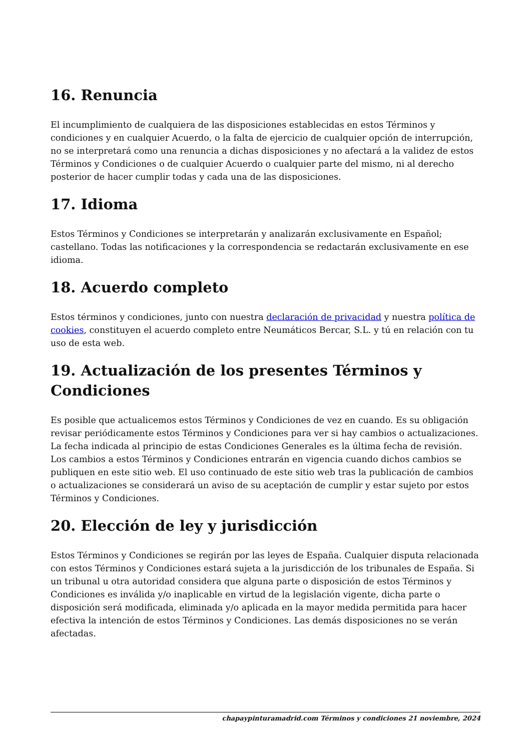16. Renuncia
El incumplimiento de cualquiera de las disposiciones establecidas en estos Términos y condiciones y en cualquier Acuerdo, o la falta de ejercicio de cualquier opción de interrupción, no se interpretará como una renuncia a dichas disposiciones y no afectará a la validez de estos Términos y Condiciones o de cualquier Acuerdo o cualquier parte del mismo, ni al derecho posterior de hacer cumplir todas y cada una de las disposiciones.
17. Idioma
Estos Términos y Condiciones se interpretarán y analizarán exclusivamente en Español; castellano. Todas las notificaciones y la correspondencia se redactarán exclusivamente en ese idioma.
18. Acuerdo completo
Estos términos y condiciones, junto con nuestra declaración de privacidad y nuestra política de cookies, constituyen el acuerdo completo entre Neumáticos Bercar, S.L. y tú en relación con tu uso de esta web.
19. Actualización de los presentes Términos y Condiciones
Es posible que actualicemos estos Términos y Condiciones de vez en cuando. Es su obligación revisar periódicamente estos Términos y Condiciones para ver si hay cambios o actualizaciones. La fecha indicada al principio de estas Condiciones Generales es la última fecha de revisión. Los cambios a estos Términos y Condiciones entrarán en vigencia cuando dichos cambios se publiquen en este sitio web. El uso continuado de este sitio web tras la publicación de cambios o actualizaciones se considerará un aviso de su aceptación de cumplir y estar sujeto por estos Términos y Condiciones.
20. Elección de ley y jurisdicción
Estos Términos y Condiciones se regirán por las leyes de España. Cualquier disputa relacionada con estos Términos y Condiciones estará sujeta a la jurisdicción de los tribunales de España. Si un tribunal u otra autoridad considera que alguna parte o disposición de estos Términos y Condiciones es inválida y/o inaplicable en virtud de la legislación vigente, dicha parte o disposición será modificada, eliminada y/o aplicada en la mayor medida permitida para hacer efectiva la intención de estos Términos y Condiciones. Las demás disposiciones no se verán afectadas.
chapaypinturamadrid.com Términos y condiciones 21 noviembre, 2024